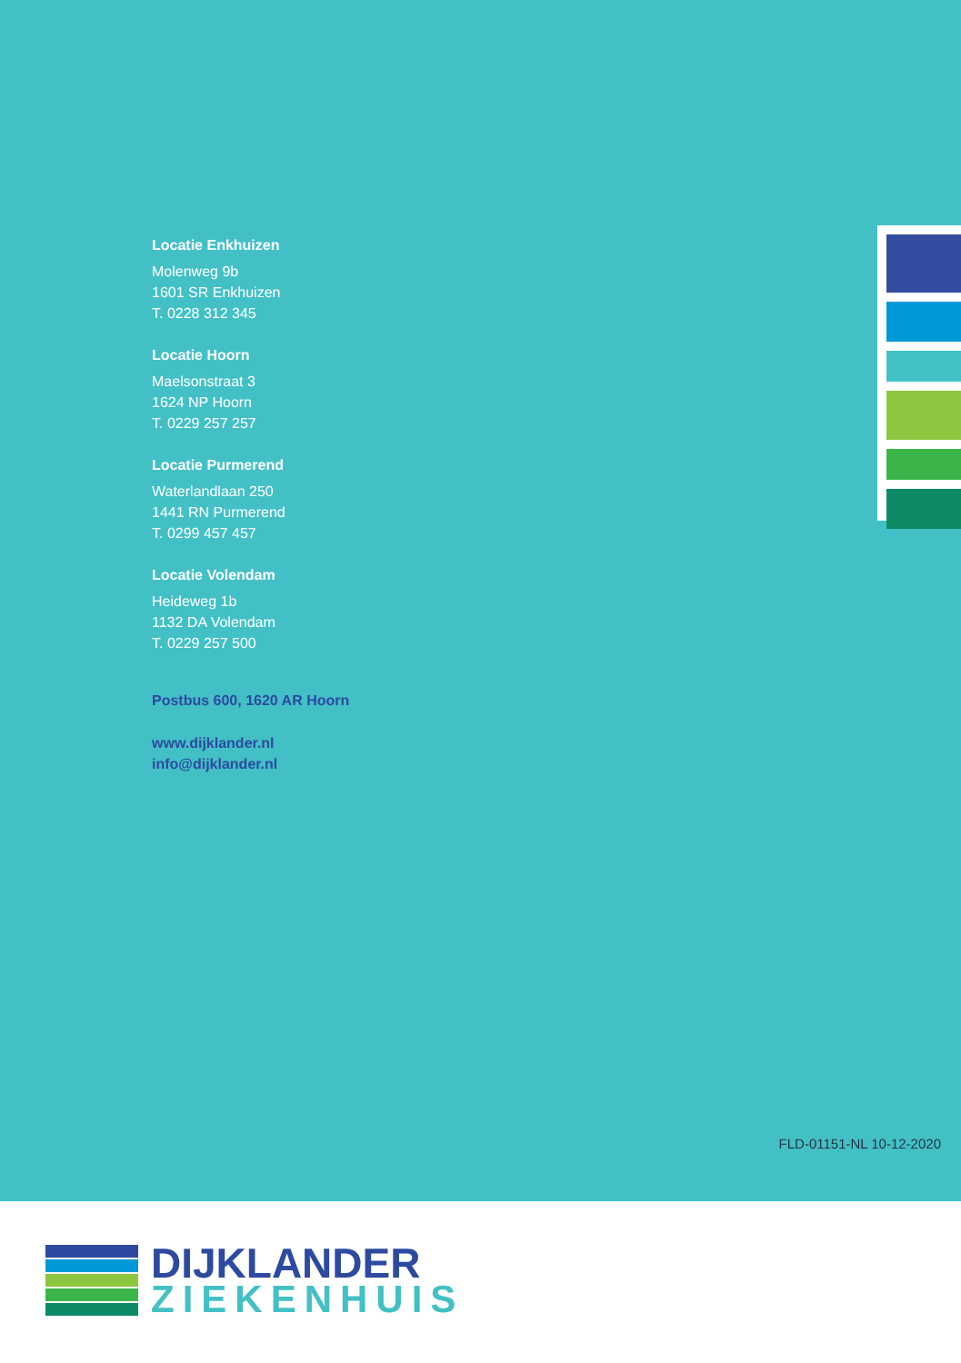Locatie Enkhuizen
Molenweg 9b
1601 SR Enkhuizen
T. 0228 312 345
Locatie Hoorn
Maelsonstraat 3
1624 NP Hoorn
T. 0229 257 257
Locatie Purmerend
Waterlandlaan 250
1441 RN Purmerend
T. 0299 457 457
Locatie Volendam
Heideweg 1b
1132 DA Volendam
T. 0229 257 500
Postbus 600, 1620 AR Hoorn
www.dijklander.nl
info@dijklander.nl
FLD-01151-NL 10-12-2020
DIJKLANDER
ZIEKENHUIS